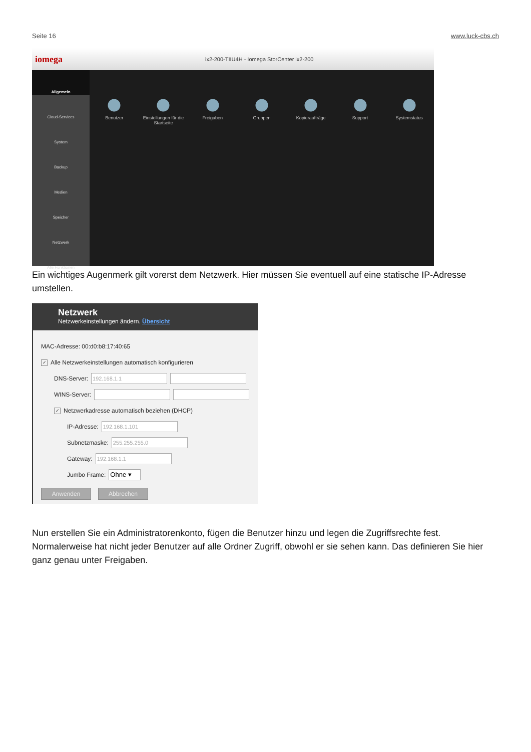Seite 16 www.luck-cbs.ch
iomega ix2-200-TIIU4H - Iomega StorCenter ix2-200
Allgemein
Cloud-Services
System
Backup
Medien
Speicher
Netzwerk
Alle Funktionen
Benutzer Einstellungen für die Startseite Freigaben Gruppen Kopieraufträge Support Systemstatus
Ein wichtiges Augenmerk gilt vorerst dem Netzwerk. Hier müssen Sie eventuell auf eine statische IP-Adresse umstellen.
Netzwerk
Netzwerkeinstellungen ändern. Übersicht
MAC-Adresse: 00:d0:b8:17:40:65
✓ Alle Netzwerkeinstellungen automatisch konfigurieren
DNS-Server: 192.168.1.1
WINS-Server:
✓ Netzwerkadresse automatisch beziehen (DHCP)
IP-Adresse: 192.168.1.101
Subnetzmaske: 255.255.255.0
Gateway: 192.168.1.1
Jumbo Frame: Ohne ▾
Anwenden Abbrechen
Nun erstellen Sie ein Administratorenkonto, fügen die Benutzer hinzu und legen die Zugriffsrechte fest. Normalerweise hat nicht jeder Benutzer auf alle Ordner Zugriff, obwohl er sie sehen kann. Das definieren Sie hier ganz genau unter Freigaben.